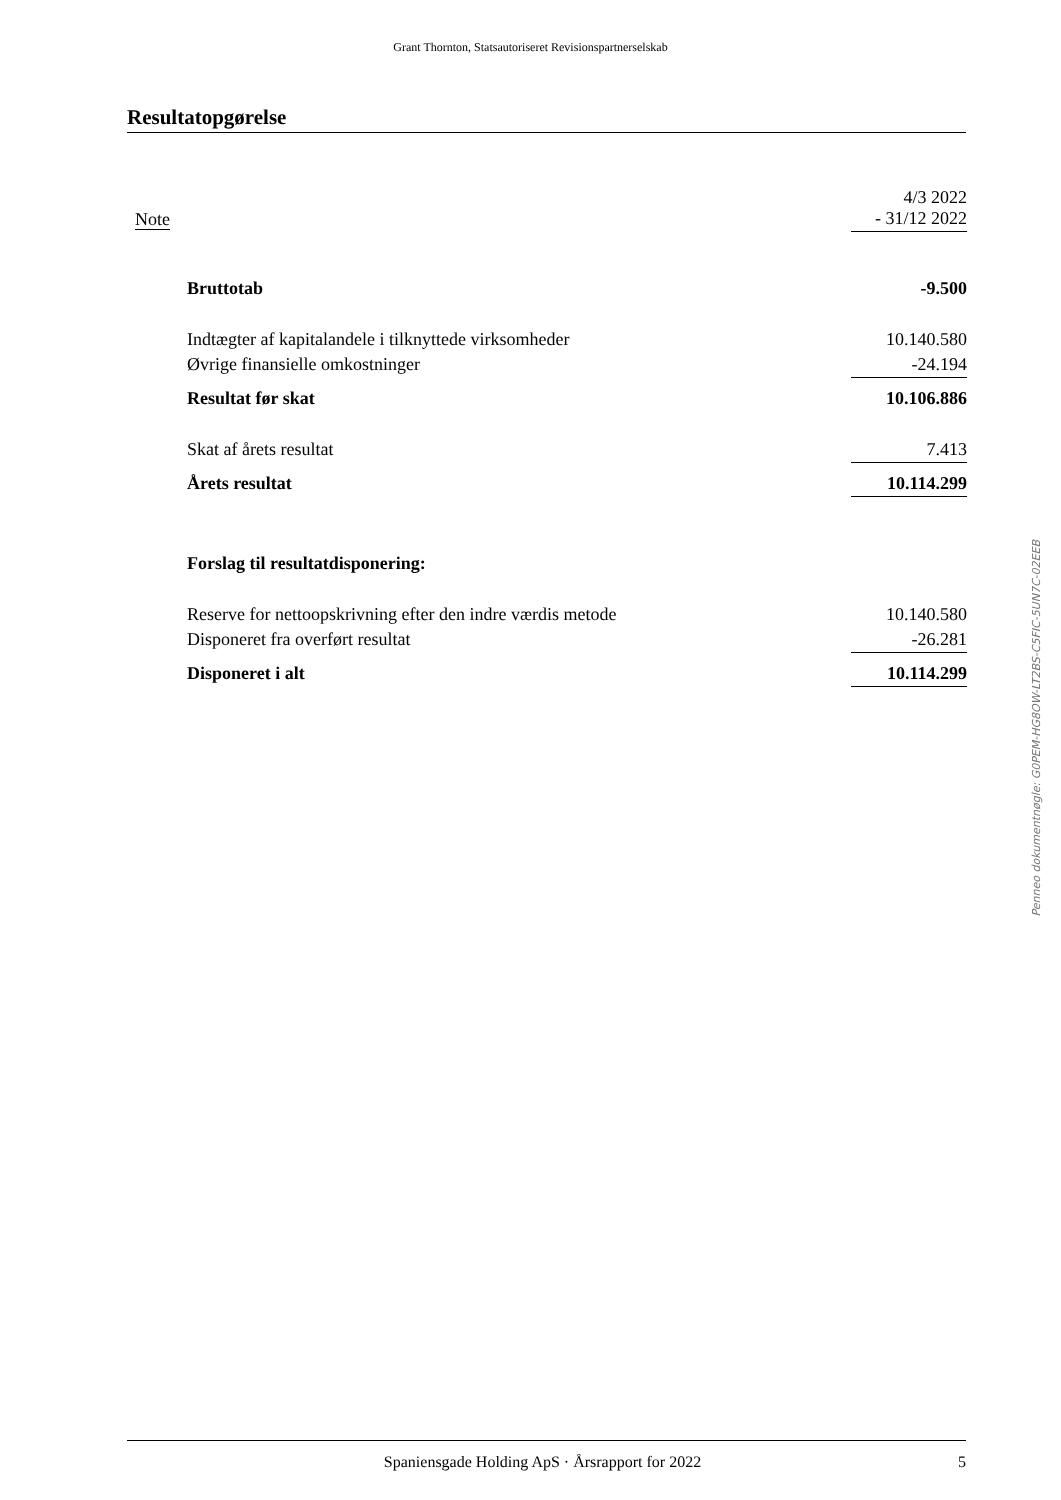Grant Thornton, Statsautoriseret Revisionspartnerselskab
Resultatopgørelse
| Note | | 4/3 2022 - 31/12 2022 |
| | Bruttotab | -9.500 |
| | Indtægter af kapitalandele i tilknyttede virksomheder | 10.140.580 |
| | Øvrige finansielle omkostninger | -24.194 |
| | Resultat før skat | 10.106.886 |
| | Skat af årets resultat | 7.413 |
| | Årets resultat | 10.114.299 |
| | Forslag til resultatdisponering: | |
| | Reserve for nettoopskrivning efter den indre værdis metode | 10.140.580 |
| | Disponeret fra overført resultat | -26.281 |
| | Disponeret i alt | 10.114.299 |
Penneo dokumentnøgle: G0PEM-HG8OW-LT2BS-C5FIC-5UN7C-02EEB
Spaniensgade Holding ApS · Årsrapport for 2022 5